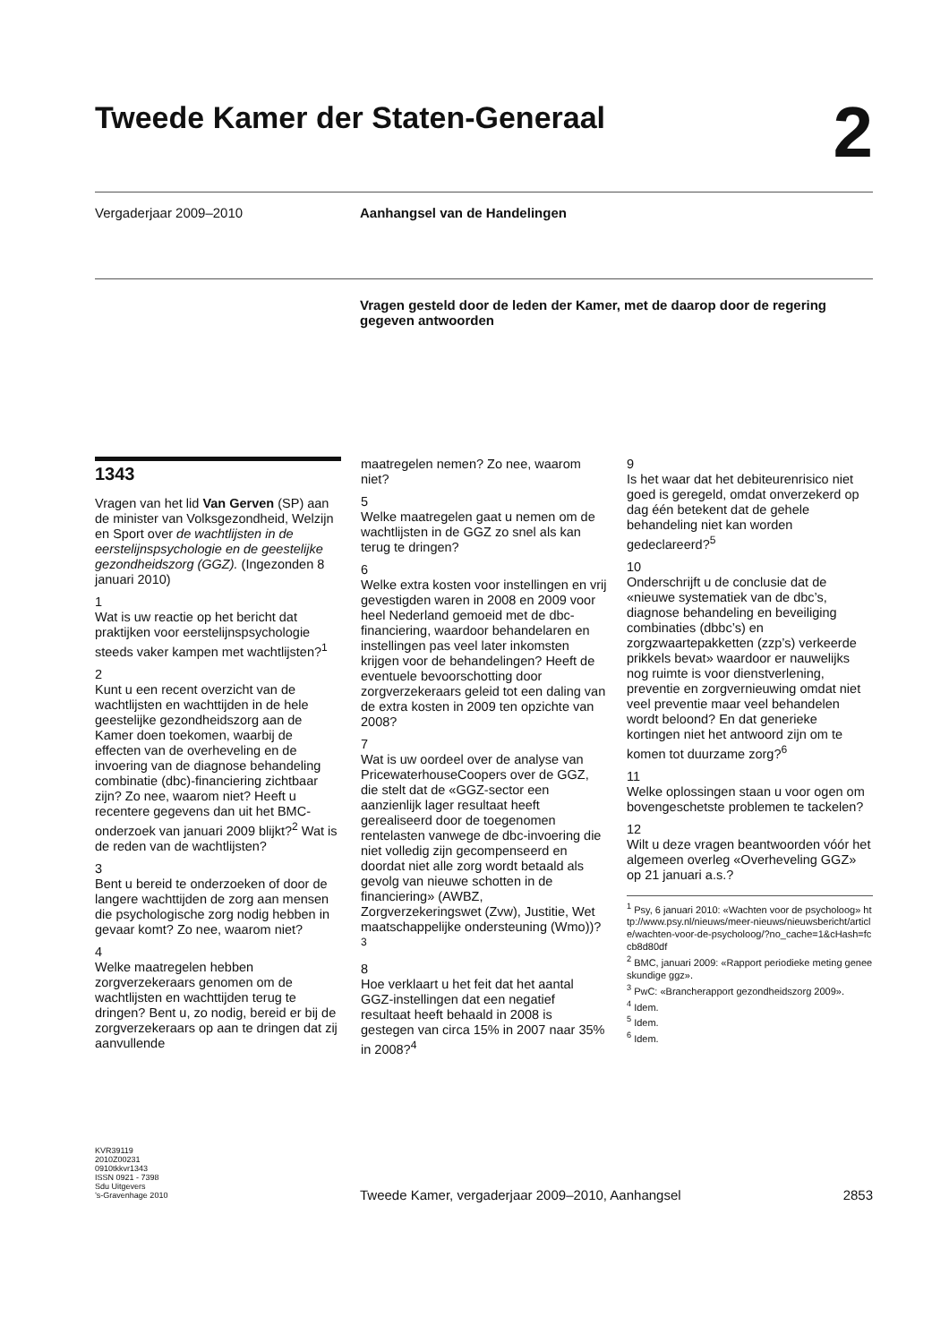Tweede Kamer der Staten-Generaal 2
Vergaderjaar 2009–2010 Aanhangsel van de Handelingen
Vragen gesteld door de leden der Kamer, met de daarop door de regering gegeven antwoorden
1343
Vragen van het lid Van Gerven (SP) aan de minister van Volksgezondheid, Welzijn en Sport over de wachtlijsten in de eerstelijnspsychologie en de geestelijke gezondheidszorg (GGZ). (Ingezonden 8 januari 2010)
1
Wat is uw reactie op het bericht dat praktijken voor eerstelijnspsychologie steeds vaker kampen met wachtlijsten?<sup>1</sup>
2
Kunt u een recent overzicht van de wachtlijsten en wachttijden in de hele geestelijke gezondheidszorg aan de Kamer doen toekomen, waarbij de effecten van de overheveling en de invoering van de diagnose behandeling combinatie (dbc)-financiering zichtbaar zijn? Zo nee, waarom niet? Heeft u recentere gegevens dan uit het BMC-onderzoek van januari 2009 blijkt?<sup>2</sup> Wat is de reden van de wachtlijsten?
3
Bent u bereid te onderzoeken of door de langere wachttijden de zorg aan mensen die psychologische zorg nodig hebben in gevaar komt? Zo nee, waarom niet?
4
Welke maatregelen hebben zorgverzekeraars genomen om de wachtlijsten en wachttijden terug te dringen? Bent u, zo nodig, bereid er bij de zorgverzekeraars op aan te dringen dat zij aanvullende
maatregelen nemen? Zo nee, waarom niet?
5
Welke maatregelen gaat u nemen om de wachtlijsten in de GGZ zo snel als kan terug te dringen?
6
Welke extra kosten voor instellingen en vrij gevestigden waren in 2008 en 2009 voor heel Nederland gemoeid met de dbc-financiering, waardoor behandelaren en instellingen pas veel later inkomsten krijgen voor de behandelingen? Heeft de eventuele bevoorschotting door zorgverzekeraars geleid tot een daling van de extra kosten in 2009 ten opzichte van 2008?
7
Wat is uw oordeel over de analyse van PricewaterhouseCoopers over de GGZ, die stelt dat de «GGZ-sector een aanzienlijk lager resultaat heeft gerealiseerd door de toegenomen rentelasten vanwege de dbc-invoering die niet volledig zijn gecompenseerd en doordat niet alle zorg wordt betaald als gevolg van nieuwe schotten in de financiering» (AWBZ, Zorgverzekeringswet (Zvw), Justitie, Wet maatschappelijke ondersteuning (Wmo))?<sup>3</sup>
8
Hoe verklaart u het feit dat het aantal GGZ-instellingen dat een negatief resultaat heeft behaald in 2008 is gestegen van circa 15% in 2007 naar 35% in 2008?<sup>4</sup>
9
Is het waar dat het debiteurenrisico niet goed is geregeld, omdat onverzekerd op dag één betekent dat de gehele behandeling niet kan worden gedeclareerd?<sup>5</sup>
10
Onderschrijft u de conclusie dat de «nieuwe systematiek van de dbc’s, diagnose behandeling en beveiliging combinaties (dbbc’s) en zorgzwaartepakketten (zzp’s) verkeerde prikkels bevat» waardoor er nauwelijks nog ruimte is voor dienstverlening, preventie en zorgvernieuwing omdat niet veel preventie maar veel behandelen wordt beloond? En dat generieke kortingen niet het antwoord zijn om te komen tot duurzame zorg?<sup>6</sup>
11
Welke oplossingen staan u voor ogen om bovengeschetste problemen te tackelen?
12
Wilt u deze vragen beantwoorden vóór het algemeen overleg «Overheveling GGZ» op 21 januari a.s.?
<sup>1</sup> Psy, 6 januari 2010: «Wachten voor de psycholoog» http://www.psy.nl/nieuws/meer-nieuws/nieuwsbericht/article/wachten-voor-de-psycholoog/?no_cache=1&cHash=fccb8d80df
<sup>2</sup> BMC, januari 2009: «Rapport periodieke meting geneeskundige ggz».
<sup>3</sup> PwC: «Brancherapport gezondheidszorg 2009».
<sup>4</sup> Idem.
<sup>5</sup> Idem.
<sup>6</sup> Idem.
KVR39119
2010Z00231
0910tkkvr1343
ISSN 0921 - 7398
Sdu Uitgevers
’s-Gravenhage 2010
Tweede Kamer, vergaderjaar 2009–2010, Aanhangsel
2853